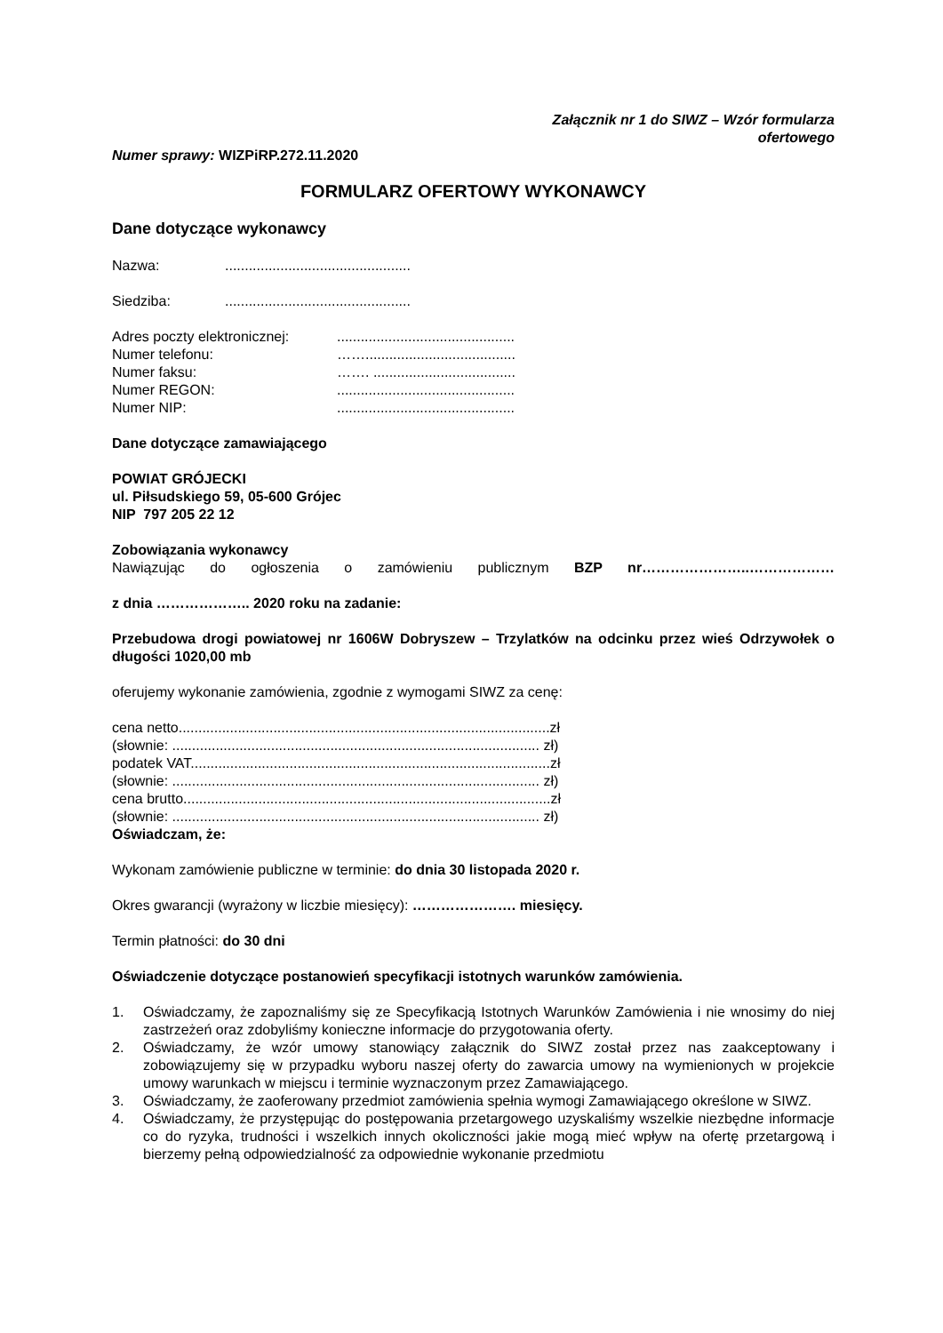Załącznik nr 1 do SIWZ – Wzór formularza
ofertowego
Numer sprawy: WIZPiRP.272.11.2020
FORMULARZ OFERTOWY WYKONAWCY
Dane dotyczące wykonawcy
Nazwa:...............................................
Siedziba:...............................................
Adres poczty elektronicznej:.............................................
Numer telefonu: ……......................................
Numer faksu: ……. ....................................
Numer REGON:.............................................
Numer NIP:.............................................
Dane dotyczące zamawiającego
POWIAT GRÓJECKI
ul. Piłsudskiego 59, 05-600 Grójec
NIP 797 205 22 12
Zobowiązania wykonawcy
Nawiązując do ogłoszenia o zamówieniu publicznym BZP nr…………………..………………
z dnia ……………….. 2020 roku na zadanie:
Przebudowa drogi powiatowej nr 1606W Dobryszew – Trzylatków na odcinku przez wieś Odrzywołek o długości 1020,00 mb
oferujemy wykonanie zamówienia, zgodnie z wymogami SIWZ za cenę:
cena netto..............................................................................................zł
(słownie: ............................................................................................. zł)
podatek VAT...........................................................................................zł
(słownie: ............................................................................................. zł)
cena brutto.............................................................................................zł
(słownie: ............................................................................................. zł)
Oświadczam, że:
Wykonam zamówienie publiczne w terminie: do dnia 30 listopada 2020 r.
Okres gwarancji (wyrażony w liczbie miesięcy): …………………. miesięcy.
Termin płatności: do 30 dni
Oświadczenie dotyczące postanowień specyfikacji istotnych warunków zamówienia.
1. Oświadczamy, że zapoznaliśmy się ze Specyfikacją Istotnych Warunków Zamówienia i nie wnosimy do niej zastrzeżeń oraz zdobyliśmy konieczne informacje do przygotowania oferty.
2. Oświadczamy, że wzór umowy stanowiący załącznik do SIWZ został przez nas zaakceptowany i zobowiązujemy się w przypadku wyboru naszej oferty do zawarcia umowy na wymienionych w projekcie umowy warunkach w miejscu i terminie wyznaczonym przez Zamawiającego.
3. Oświadczamy, że zaoferowany przedmiot zamówienia spełnia wymogi Zamawiającego określone w SIWZ.
4. Oświadczamy, że przystępując do postępowania przetargowego uzyskaliśmy wszelkie niezbędne informacje co do ryzyka, trudności i wszelkich innych okoliczności jakie mogą mieć wpływ na ofertę przetargową i bierzemy pełną odpowiedzialność za odpowiednie wykonanie przedmiotu